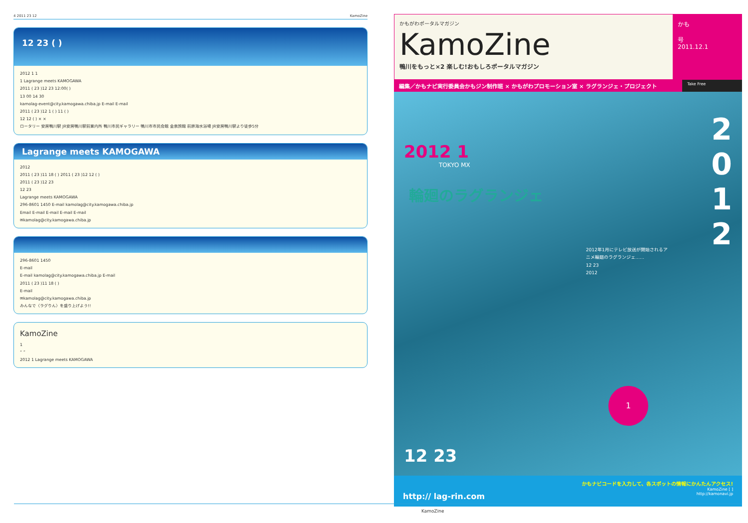4 2011 23 12 KamoZine
12 23 ( )
2012 1 1
1 Lagrange meets KAMOGAWA
2011 ( 23 )12 23 12:00( )
13 00 14 30
kamolag-event@city.kamogawa.chiba.jp E-mail E-mail
2011 ( 23 )12 1 ( ) 11 ( )
12 12 ( ) × ×
ロータリー 安房鴨川駅 JR安房鴨川駅前案内所 鴨川市民ギャラリー 鴨川市市民会館 金泉旅館 前原海水浴場 JR安房鴨川駅より徒歩5分
Lagrange meets KAMOGAWA
2012
2011 ( 23 )11 18 ( ) 2011 ( 23 )12 12 ( )
2011 ( 23 )12 23
12 23
Lagrange meets KAMOGAWA
296-8601 1450 E-mail kamolag@city.kamogawa.chiba.jp
Email E-mail E-mail E-mail E-mail
✉kamolag@city.kamogawa.chiba.jp
296-8601 1450
E-mail
E-mail kamolag@city.kamogawa.chiba.jp E-mail
2011 ( 23 )11 18 ( )
E-mail
✉kamolag@city.kamogawa.chiba.jp
みんなで〈ラグりん〉を盛り上げよう!!
KamoZine
1
“ ”
2012 1 Lagrange meets KAMOGAWA
かもがわポータルマガジン
KamoZine
鴨川をもっと×2 楽しむ!おもしろポータルマガジン
かも
号
2011.12.1
編集／かもナビ実行委員会かもジン制作班 × かもがわプロモーション室 × ラグランジェ・プロジェクト
Take Free
2012 1
TOKYO MX
輪廻のラグランジェ
2
0
1
2
2012年1月にテレビ放送が開始されるアニメ輪廻のラグランジェ……
12 23
2012
1
12 23
かもナビコードを入力して、各スポットの情報にかんたんアクセス!
KamoZine [ ]
http:// lag-rin.com http://kamonavi.jp
KamoZine